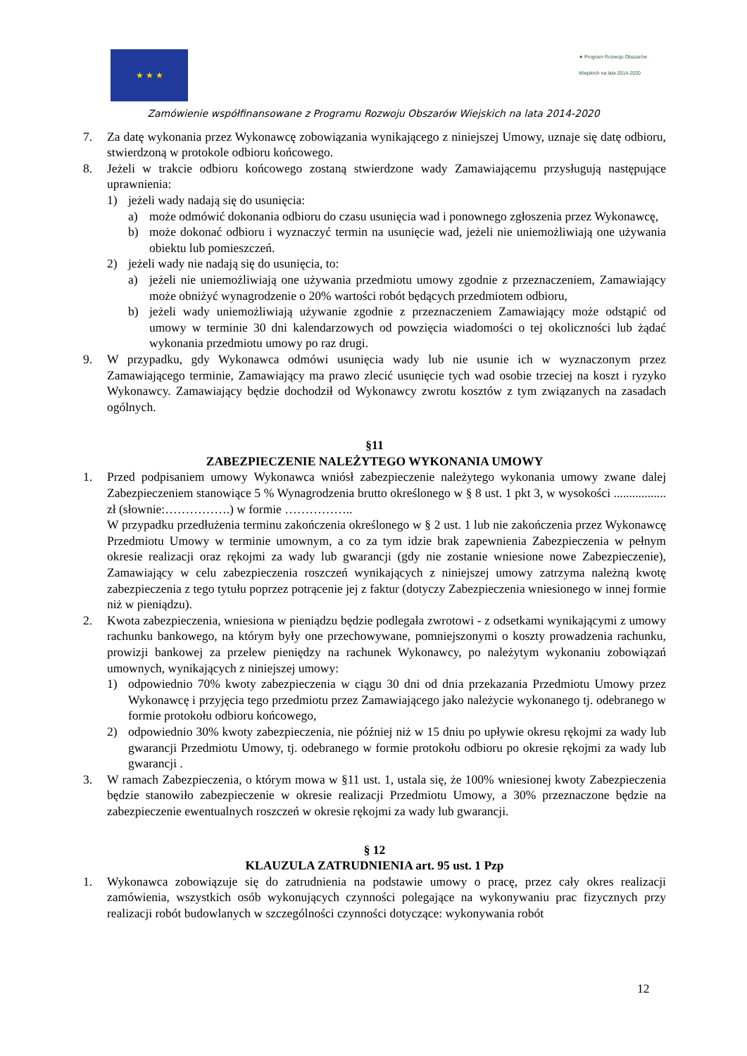★ ★ ★
★ Program Rozwoju Obszarów Wiejskich na lata 2014-2020
Zamówienie współfinansowane z Programu Rozwoju Obszarów Wiejskich na lata 2014-2020
7. Za datę wykonania przez Wykonawcę zobowiązania wynikającego z niniejszej Umowy, uznaje się datę odbioru, stwierdzoną w protokole odbioru końcowego.
8. Jeżeli w trakcie odbioru końcowego zostaną stwierdzone wady Zamawiającemu przysługują następujące uprawnienia:
1) jeżeli wady nadają się do usunięcia:
a) może odmówić dokonania odbioru do czasu usunięcia wad i ponownego zgłoszenia przez Wykonawcę,
b) może dokonać odbioru i wyznaczyć termin na usunięcie wad, jeżeli nie uniemożliwiają one używania obiektu lub pomieszczeń.
2) jeżeli wady nie nadają się do usunięcia, to:
a) jeżeli nie uniemożliwiają one używania przedmiotu umowy zgodnie z przeznaczeniem, Zamawiający może obniżyć wynagrodzenie o 20% wartości robót będących przedmiotem odbioru,
b) jeżeli wady uniemożliwiają używanie zgodnie z przeznaczeniem Zamawiający może odstąpić od umowy w terminie 30 dni kalendarzowych od powzięcia wiadomości o tej okoliczności lub żądać wykonania przedmiotu umowy po raz drugi.
9. W przypadku, gdy Wykonawca odmówi usunięcia wady lub nie usunie ich w wyznaczonym przez Zamawiającego terminie, Zamawiający ma prawo zlecić usunięcie tych wad osobie trzeciej na koszt i ryzyko Wykonawcy. Zamawiający będzie dochodził od Wykonawcy zwrotu kosztów z tym związanych na zasadach ogólnych.
§11
ZABEZPIECZENIE NALEŻYTEGO WYKONANIA UMOWY
1. Przed podpisaniem umowy Wykonawca wniósł zabezpieczenie należytego wykonania umowy zwane dalej Zabezpieczeniem stanowiące 5 % Wynagrodzenia brutto określonego w § 8 ust. 1 pkt 3, w wysokości ................. zł (słownie:…………….) w formie ……………..
W przypadku przedłużenia terminu zakończenia określonego w § 2 ust. 1 lub nie zakończenia przez Wykonawcę Przedmiotu Umowy w terminie umownym, a co za tym idzie brak zapewnienia Zabezpieczenia w pełnym okresie realizacji oraz rękojmi za wady lub gwarancji (gdy nie zostanie wniesione nowe Zabezpieczenie), Zamawiający w celu zabezpieczenia roszczeń wynikających z niniejszej umowy zatrzyma należną kwotę zabezpieczenia z tego tytułu poprzez potrącenie jej z faktur (dotyczy Zabezpieczenia wniesionego w innej formie niż w pieniądzu).
2. Kwota zabezpieczenia, wniesiona w pieniądzu będzie podlegała zwrotowi - z odsetkami wynikającymi z umowy rachunku bankowego, na którym były one przechowywane, pomniejszonymi o koszty prowadzenia rachunku, prowizji bankowej za przelew pieniędzy na rachunek Wykonawcy, po należytym wykonaniu zobowiązań umownych, wynikających z niniejszej umowy:
1) odpowiednio 70% kwoty zabezpieczenia w ciągu 30 dni od dnia przekazania Przedmiotu Umowy przez Wykonawcę i przyjęcia tego przedmiotu przez Zamawiającego jako należycie wykonanego tj. odebranego w formie protokołu odbioru końcowego,
2) odpowiednio 30% kwoty zabezpieczenia, nie później niż w 15 dniu po upływie okresu rękojmi za wady lub gwarancji Przedmiotu Umowy, tj. odebranego w formie protokołu odbioru po okresie rękojmi za wady lub gwarancji .
3. W ramach Zabezpieczenia, o którym mowa w §11 ust. 1, ustala się, że 100% wniesionej kwoty Zabezpieczenia będzie stanowiło zabezpieczenie w okresie realizacji Przedmiotu Umowy, a 30% przeznaczone będzie na zabezpieczenie ewentualnych roszczeń w okresie rękojmi za wady lub gwarancji.
§ 12
KLAUZULA ZATRUDNIENIA art. 95 ust. 1 Pzp
1. Wykonawca zobowiązuje się do zatrudnienia na podstawie umowy o pracę, przez cały okres realizacji zamówienia, wszystkich osób wykonujących czynności polegające na wykonywaniu prac fizycznych przy realizacji robót budowlanych w szczególności czynności dotyczące: wykonywania robót
12